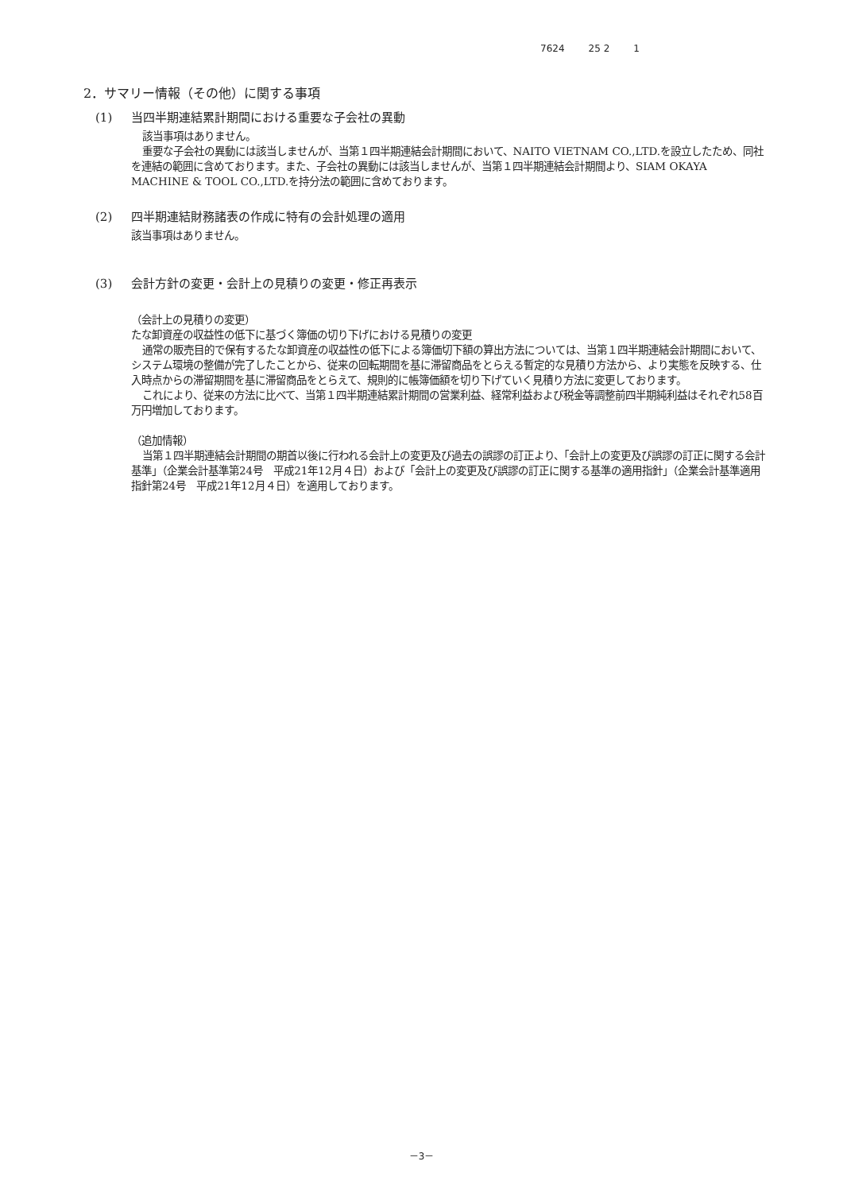7624 25 2 1
2．サマリー情報（その他）に関する事項
(1) 当四半期連結累計期間における重要な子会社の異動
該当事項はありません。
重要な子会社の異動には該当しませんが、当第１四半期連結会計期間において、NAITO VIETNAM CO.,LTD.を設立したため、同社を連結の範囲に含めております。また、子会社の異動には該当しませんが、当第１四半期連結会計期間より、SIAM OKAYA MACHINE & TOOL CO.,LTD.を持分法の範囲に含めております。
(2) 四半期連結財務諸表の作成に特有の会計処理の適用
該当事項はありません。
(3) 会計方針の変更・会計上の見積りの変更・修正再表示
（会計上の見積りの変更）
たな卸資産の収益性の低下に基づく簿価の切り下げにおける見積りの変更
通常の販売目的で保有するたな卸資産の収益性の低下による簿価切下額の算出方法については、当第１四半期連結会計期間において、システム環境の整備が完了したことから、従来の回転期間を基に滞留商品をとらえる暫定的な見積り方法から、より実態を反映する、仕入時点からの滞留期間を基に滞留商品をとらえて、規則的に帳簿価額を切り下げていく見積り方法に変更しております。
これにより、従来の方法に比べて、当第１四半期連結累計期間の営業利益、経常利益および税金等調整前四半期純利益はそれぞれ58百万円増加しております。
（追加情報）
当第１四半期連結会計期間の期首以後に行われる会計上の変更及び過去の誤謬の訂正より、「会計上の変更及び誤謬の訂正に関する会計基準」（企業会計基準第24号　平成21年12月４日）および「会計上の変更及び誤謬の訂正に関する基準の適用指針」（企業会計基準適用指針第24号　平成21年12月４日）を適用しております。
－3－